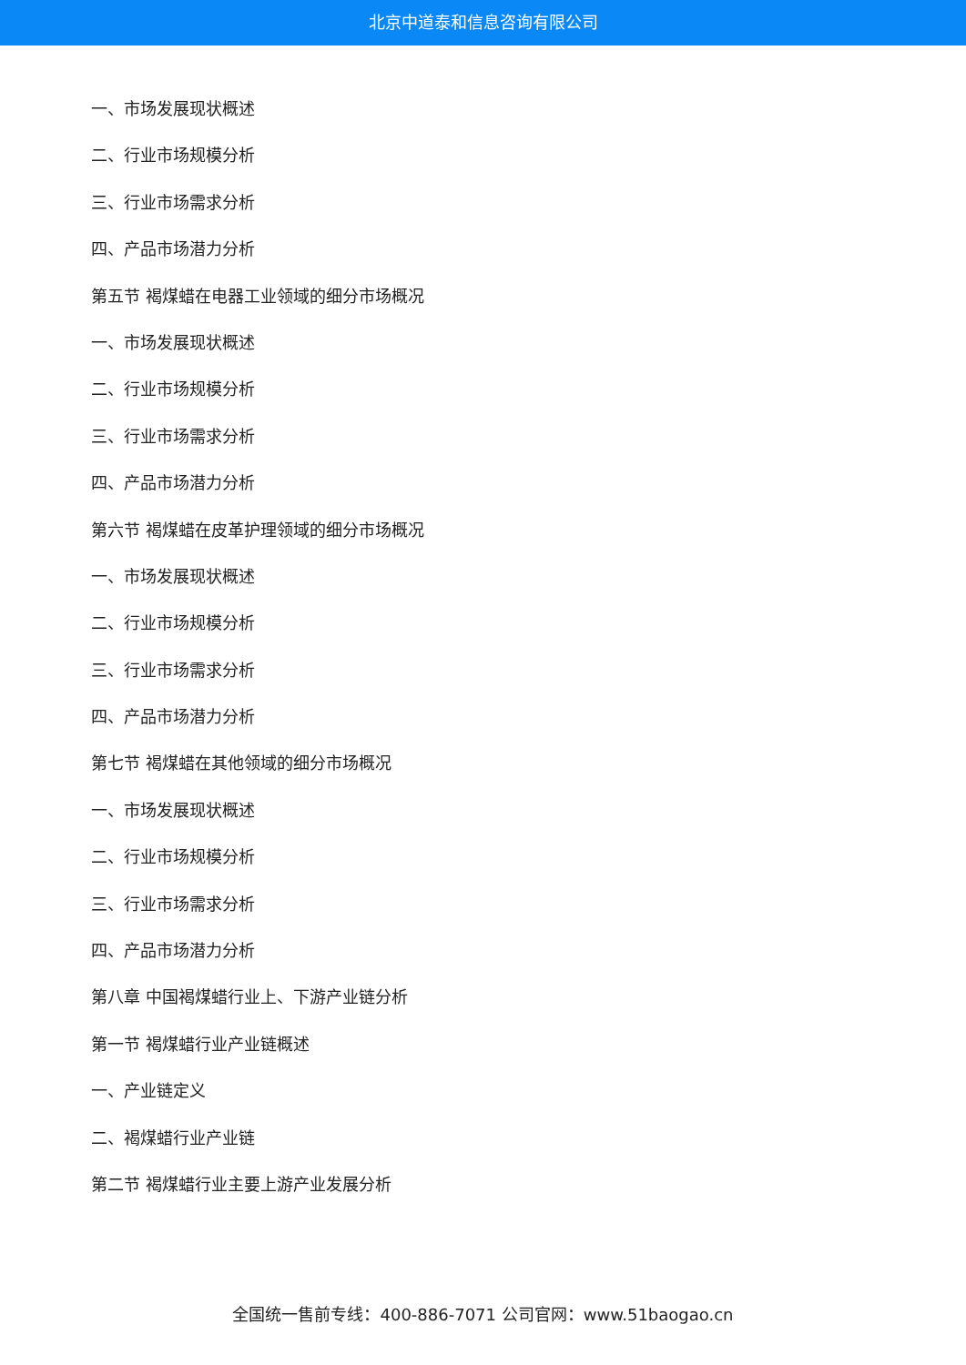北京中道泰和信息咨询有限公司
一、市场发展现状概述
二、行业市场规模分析
三、行业市场需求分析
四、产品市场潜力分析
第五节 褐煤蜡在电器工业领域的细分市场概况
一、市场发展现状概述
二、行业市场规模分析
三、行业市场需求分析
四、产品市场潜力分析
第六节 褐煤蜡在皮革护理领域的细分市场概况
一、市场发展现状概述
二、行业市场规模分析
三、行业市场需求分析
四、产品市场潜力分析
第七节 褐煤蜡在其他领域的细分市场概况
一、市场发展现状概述
二、行业市场规模分析
三、行业市场需求分析
四、产品市场潜力分析
第八章 中国褐煤蜡行业上、下游产业链分析
第一节 褐煤蜡行业产业链概述
一、产业链定义
二、褐煤蜡行业产业链
第二节 褐煤蜡行业主要上游产业发展分析
全国统一售前专线：400-886-7071 公司官网：www.51baogao.cn